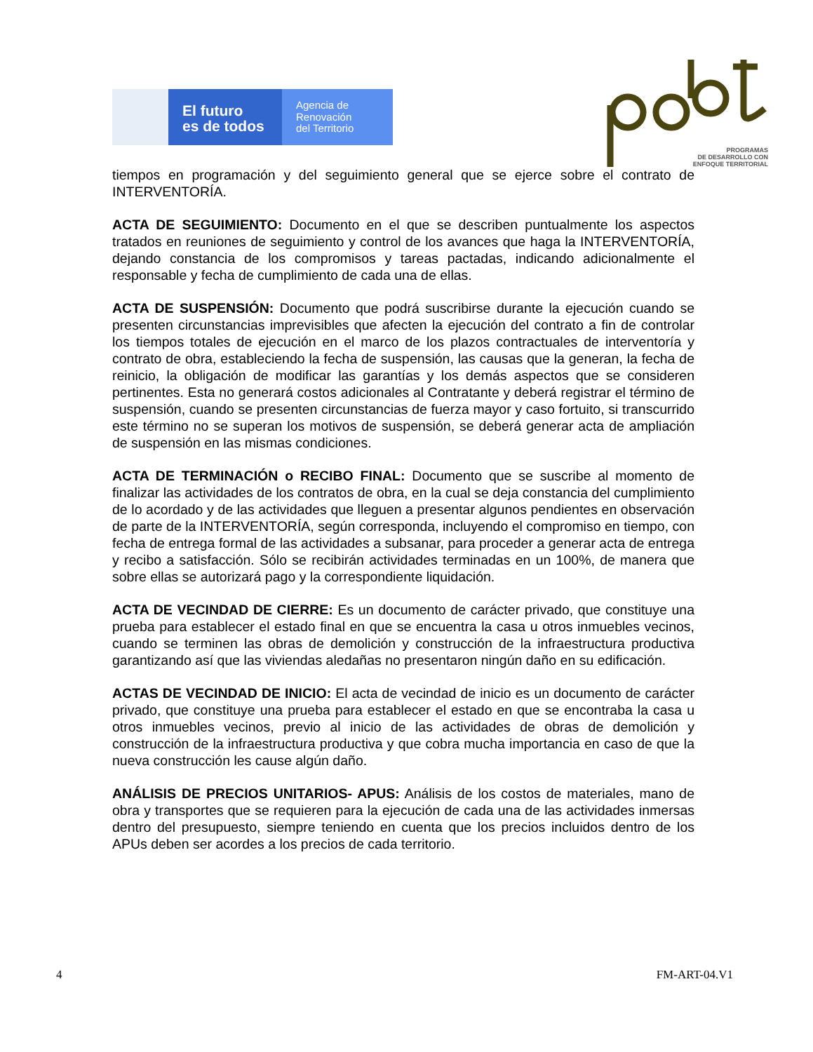El futuro
es de todos
Agencia de
Renovación
del Territorio
PROGRAMAS
DE DESARROLLO CON
ENFOQUE TERRITORIAL
tiempos en programación y del seguimiento general que se ejerce sobre el contrato de INTERVENTORÍA.
ACTA DE SEGUIMIENTO: Documento en el que se describen puntualmente los aspectos tratados en reuniones de seguimiento y control de los avances que haga la INTERVENTORÍA, dejando constancia de los compromisos y tareas pactadas, indicando adicionalmente el responsable y fecha de cumplimiento de cada una de ellas.
ACTA DE SUSPENSIÓN: Documento que podrá suscribirse durante la ejecución cuando se presenten circunstancias imprevisibles que afecten la ejecución del contrato a fin de controlar los tiempos totales de ejecución en el marco de los plazos contractuales de interventoría y contrato de obra, estableciendo la fecha de suspensión, las causas que la generan, la fecha de reinicio, la obligación de modificar las garantías y los demás aspectos que se consideren pertinentes. Esta no generará costos adicionales al Contratante y deberá registrar el término de suspensión, cuando se presenten circunstancias de fuerza mayor y caso fortuito, si transcurrido este término no se superan los motivos de suspensión, se deberá generar acta de ampliación de suspensión en las mismas condiciones.
ACTA DE TERMINACIÓN o RECIBO FINAL: Documento que se suscribe al momento de finalizar las actividades de los contratos de obra, en la cual se deja constancia del cumplimiento de lo acordado y de las actividades que lleguen a presentar algunos pendientes en observación de parte de la INTERVENTORÍA, según corresponda, incluyendo el compromiso en tiempo, con fecha de entrega formal de las actividades a subsanar, para proceder a generar acta de entrega y recibo a satisfacción. Sólo se recibirán actividades terminadas en un 100%, de manera que sobre ellas se autorizará pago y la correspondiente liquidación.
ACTA DE VECINDAD DE CIERRE: Es un documento de carácter privado, que constituye una prueba para establecer el estado final en que se encuentra la casa u otros inmuebles vecinos, cuando se terminen las obras de demolición y construcción de la infraestructura productiva garantizando así que las viviendas aledañas no presentaron ningún daño en su edificación.
ACTAS DE VECINDAD DE INICIO: El acta de vecindad de inicio es un documento de carácter privado, que constituye una prueba para establecer el estado en que se encontraba la casa u otros inmuebles vecinos, previo al inicio de las actividades de obras de demolición y construcción de la infraestructura productiva y que cobra mucha importancia en caso de que la nueva construcción les cause algún daño.
ANÁLISIS DE PRECIOS UNITARIOS- APUS: Análisis de los costos de materiales, mano de obra y transportes que se requieren para la ejecución de cada una de las actividades inmersas dentro del presupuesto, siempre teniendo en cuenta que los precios incluidos dentro de los APUs deben ser acordes a los precios de cada territorio.
4 FM-ART-04.V1